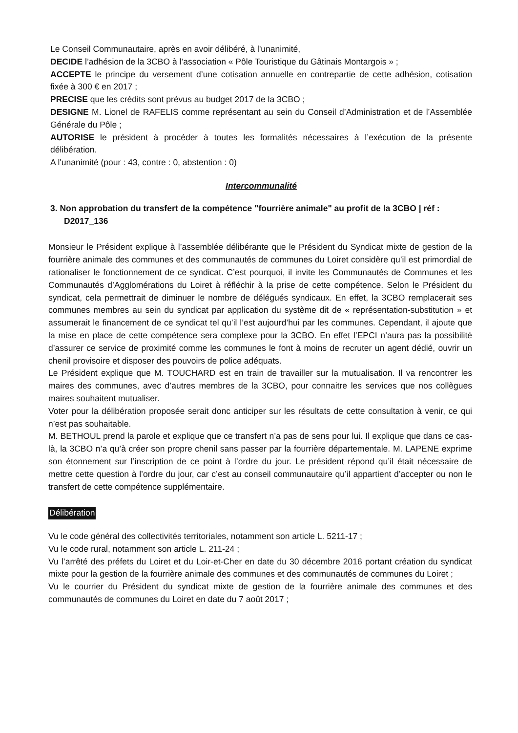Le Conseil Communautaire, après en avoir délibéré, à l'unanimité,
DECIDE l’adhésion de la 3CBO à l’association « Pôle Touristique du Gâtinais Montargois » ;
ACCEPTE le principe du versement d’une cotisation annuelle en contrepartie de cette adhésion, cotisation fixée à 300 € en 2017 ;
PRECISE que les crédits sont prévus au budget 2017 de la 3CBO ;
DESIGNE M. Lionel de RAFELIS comme représentant au sein du Conseil d’Administration et de l’Assemblée Générale du Pôle ;
AUTORISE le président à procéder à toutes les formalités nécessaires à l’exécution de la présente délibération.
A l'unanimité (pour : 43, contre : 0, abstention : 0)
Intercommunalité
3. Non approbation du transfert de la compétence "fourrière animale" au profit de la 3CBO | réf : D2017_136
Monsieur le Président explique à l’assemblée délibérante que le Président du Syndicat mixte de gestion de la fourrière animale des communes et des communautés de communes du Loiret considère qu’il est primordial de rationaliser le fonctionnement de ce syndicat. C’est pourquoi, il invite les Communautés de Communes et les Communautés d’Agglomérations du Loiret à réfléchir à la prise de cette compétence. Selon le Président du syndicat, cela permettrait de diminuer le nombre de délégués syndicaux. En effet, la 3CBO remplacerait ses communes membres au sein du syndicat par application du système dit de « représentation-substitution » et assumerait le financement de ce syndicat tel qu’il l’est aujourd’hui par les communes. Cependant, il ajoute que la mise en place de cette compétence sera complexe pour la 3CBO. En effet l’EPCI n’aura pas la possibilité d’assurer ce service de proximité comme les communes le font à moins de recruter un agent dédié, ouvrir un chenil provisoire et disposer des pouvoirs de police adéquats.
Le Président explique que M. TOUCHARD est en train de travailler sur la mutualisation. Il va rencontrer les maires des communes, avec d’autres membres de la 3CBO, pour connaitre les services que nos collègues maires souhaitent mutualiser.
Voter pour la délibération proposée serait donc anticiper sur les résultats de cette consultation à venir, ce qui n’est pas souhaitable.
M. BETHOUL prend la parole et explique que ce transfert n’a pas de sens pour lui. Il explique que dans ce cas-là, la 3CBO n’a qu’à créer son propre chenil sans passer par la fourrière départementale. M. LAPENE exprime son étonnement sur l’inscription de ce point à l’ordre du jour. Le président répond qu’il était nécessaire de mettre cette question à l’ordre du jour, car c’est au conseil communautaire qu’il appartient d’accepter ou non le transfert de cette compétence supplémentaire.
Délibération
Vu le code général des collectivités territoriales, notamment son article L. 5211-17 ;
Vu le code rural, notamment son article L. 211-24 ;
Vu l’arrêté des préfets du Loiret et du Loir-et-Cher en date du 30 décembre 2016 portant création du syndicat mixte pour la gestion de la fourrière animale des communes et des communautés de communes du Loiret ;
Vu le courrier du Président du syndicat mixte de gestion de la fourrière animale des communes et des communautés de communes du Loiret en date du 7 août 2017 ;